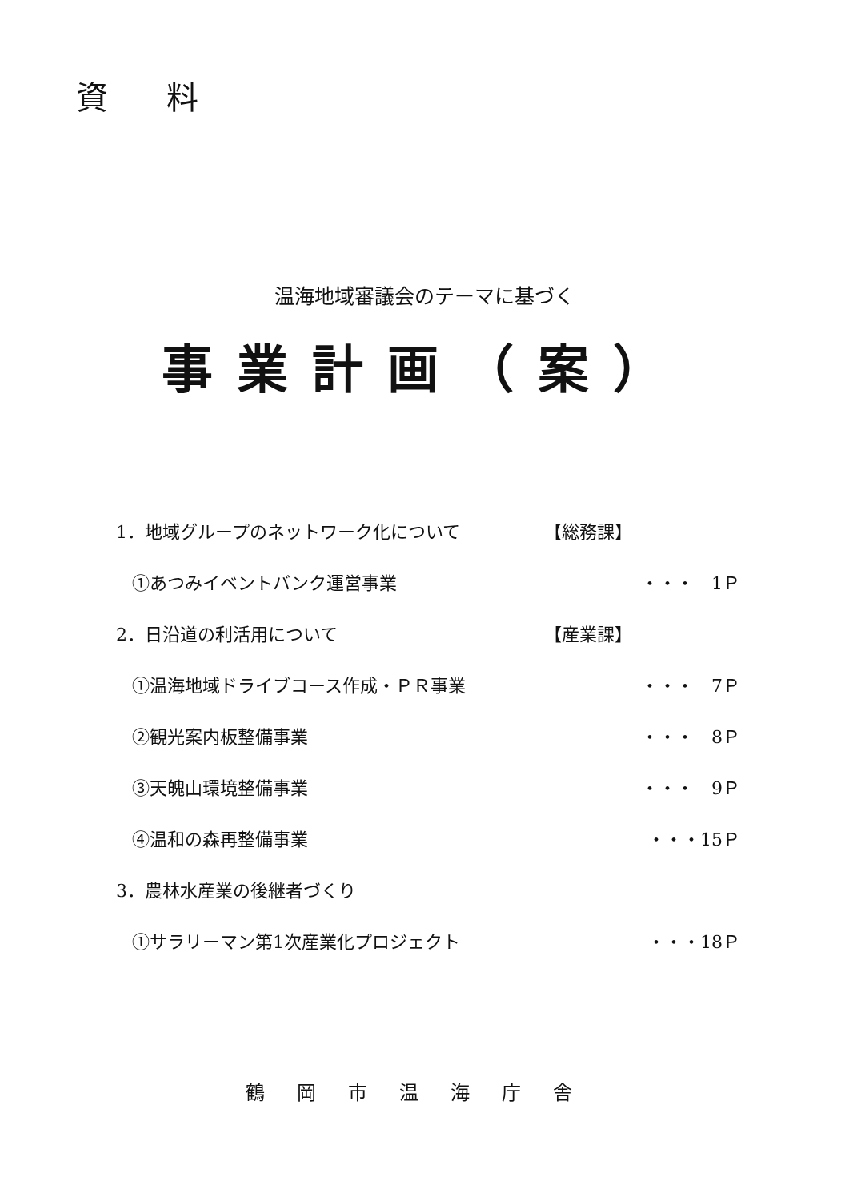資 料
温海地域審議会のテーマに基づく
事業計画（案）
1．地域グループのネットワーク化について 【総務課】
①あつみイベントバンク運営事業 ・・・　1Ｐ
2．日沿道の利活用について 【産業課】
①温海地域ドライブコース作成・ＰＲ事業 ・・・　7Ｐ
②観光案内板整備事業 ・・・　8Ｐ
③天魄山環境整備事業 ・・・　9Ｐ
④温和の森再整備事業 ・・・15Ｐ
3．農林水産業の後継者づくり
①サラリーマン第1次産業化プロジェクト ・・・18Ｐ
鶴岡市温海庁舎